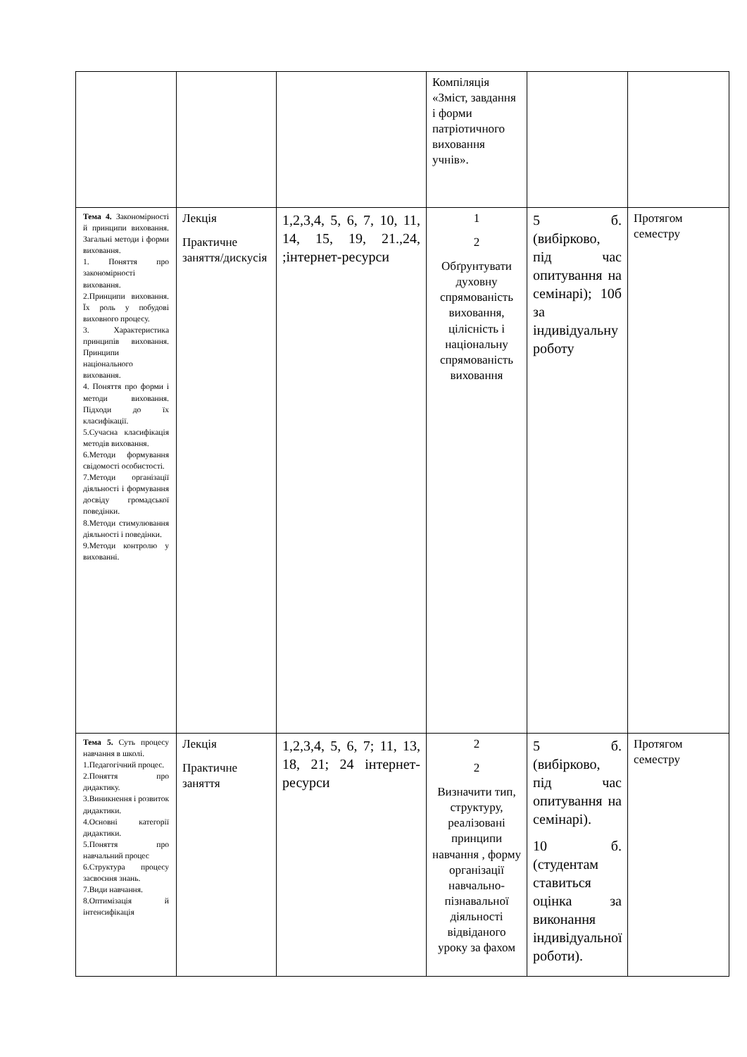| | | | Компіляція «Зміст, завдання і форми патріотичного виховання учнів». | | |
| Тема 4. Закономірності й принципи виховання. Загальні методи і форми виховання. 1. Поняття про закономірності виховання. 2.Принципи виховання. Їх роль у побудові виховного процесу. 3. Характеристика принципів виховання. Принципи національного виховання. 4. Поняття про форми і методи виховання. Підходи до їх класифікації. 5.Сучасна класифікація методів виховання. 6.Методи формування свідомості особистості. 7.Методи організації діяльності і формування досвіду громадської поведінки. 8.Методи стимулювання діяльності і поведінки. 9.Методи контролю у вихованні. | Лекція Практичне заняття/дискусія | 1,2,3,4, 5, 6, 7, 10, 11, 14, 15, 19, 21.,24, ;інтернет-ресурси | 1 2 Обґрунтувати духовну спрямованість виховання, цілісність і національну спрямованість виховання | 5 б. (вибірково, під час опитування на семінарі); 10б за індивідуальну роботу | Протягом семестру |
| Тема 5. Суть процесу навчання в школі. 1.Педагогічний процес. 2.Поняття про дидактику. 3.Виникнення і розвиток дидактики. 4.Основні категорії дидактики. 5.Поняття про навчальний процес 6.Структура процесу засвоєння знань. 7.Види навчання. 8.Оптимізація й інтенсифікація | Лекція Практичне заняття | 1,2,3,4, 5, 6, 7; 11, 13, 18, 21; 24 інтернет-ресурси | 2 2 Визначити тип, структуру, реалізовані принципи навчання , форму організації навчально-пізнавальної діяльності відвіданого уроку за фахом | 5 б. (вибірково, під час опитування на семінарі). 10 б. (студентам ставиться оцінка за виконання індивідуальної роботи). | Протягом семестру |